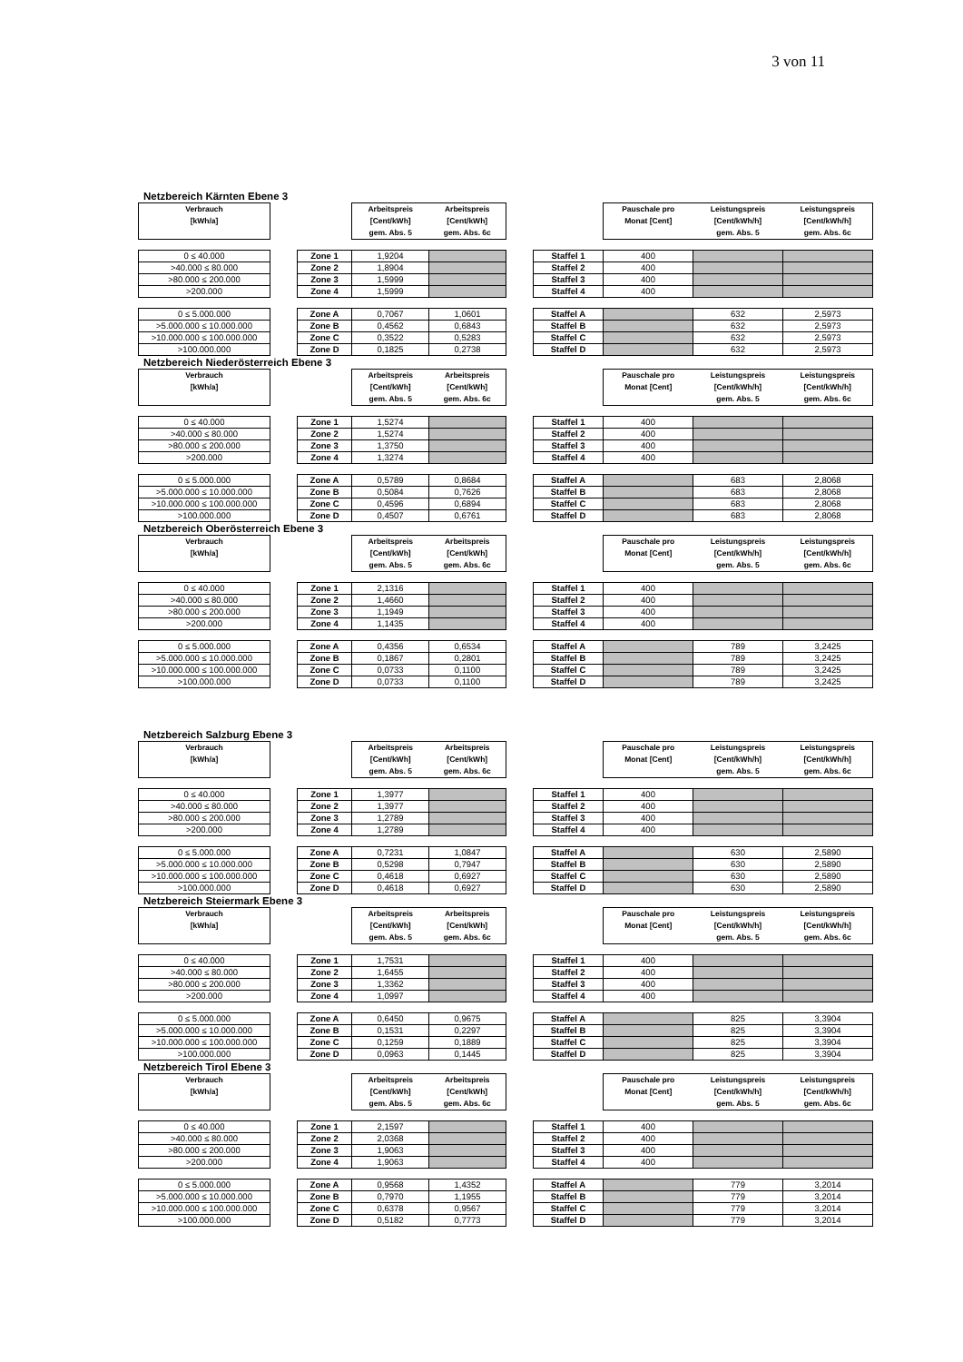3 von 11
Netzbereich Kärnten Ebene 3
| Verbrauch [kWh/a] | | | Arbeitspreis [Cent/kWh] gem. Abs. 5 | Arbeitspreis [Cent/kWh] gem. Abs. 6c | | | Pauschale pro Monat [Cent] | Leistungspreis [Cent/kWh/h] gem. Abs. 5 | Leistungspreis [Cent/kWh/h] gem. Abs. 6c |
| 0 ≤ 40.000 | | Zone 1 | 1,9204 | | | Staffel 1 | 400 | | |
| >40.000 ≤ 80.000 | | Zone 2 | 1,8904 | | | Staffel 2 | 400 | | |
| >80.000 ≤ 200.000 | | Zone 3 | 1,5999 | | | Staffel 3 | 400 | | |
| >200.000 | | Zone 4 | 1,5999 | | | Staffel 4 | 400 | | |
| 0 ≤ 5.000.000 | | Zone A | 0,7067 | 1,0601 | | Staffel A | | 632 | 2,5973 |
| >5.000.000 ≤ 10.000.000 | | Zone B | 0,4562 | 0,6843 | | Staffel B | | 632 | 2,5973 |
| >10.000.000 ≤ 100.000.000 | | Zone C | 0,3522 | 0,5283 | | Staffel C | | 632 | 2,5973 |
| >100.000.000 | | Zone D | 0,1825 | 0,2738 | | Staffel D | | 632 | 2,5973 |
Netzbereich Niederösterreich Ebene 3
| Verbrauch [kWh/a] | | | Arbeitspreis [Cent/kWh] gem. Abs. 5 | Arbeitspreis [Cent/kWh] gem. Abs. 6c | | | Pauschale pro Monat [Cent] | Leistungspreis [Cent/kWh/h] gem. Abs. 5 | Leistungspreis [Cent/kWh/h] gem. Abs. 6c |
| 0 ≤ 40.000 | | Zone 1 | 1,5274 | | | Staffel 1 | 400 | | |
| >40.000 ≤ 80.000 | | Zone 2 | 1,5274 | | | Staffel 2 | 400 | | |
| >80.000 ≤ 200.000 | | Zone 3 | 1,3750 | | | Staffel 3 | 400 | | |
| >200.000 | | Zone 4 | 1,3274 | | | Staffel 4 | 400 | | |
| 0 ≤ 5.000.000 | | Zone A | 0,5789 | 0,8684 | | Staffel A | | 683 | 2,8068 |
| >5.000.000 ≤ 10.000.000 | | Zone B | 0,5084 | 0,7626 | | Staffel B | | 683 | 2,8068 |
| >10.000.000 ≤ 100.000.000 | | Zone C | 0,4596 | 0,6894 | | Staffel C | | 683 | 2,8068 |
| >100.000.000 | | Zone D | 0,4507 | 0,6761 | | Staffel D | | 683 | 2,8068 |
Netzbereich Oberösterreich Ebene 3
| Verbrauch [kWh/a] | | | Arbeitspreis [Cent/kWh] gem. Abs. 5 | Arbeitspreis [Cent/kWh] gem. Abs. 6c | | | Pauschale pro Monat [Cent] | Leistungspreis [Cent/kWh/h] gem. Abs. 5 | Leistungspreis [Cent/kWh/h] gem. Abs. 6c |
| 0 ≤ 40.000 | | Zone 1 | 2,1316 | | | Staffel 1 | 400 | | |
| >40.000 ≤ 80.000 | | Zone 2 | 1,4660 | | | Staffel 2 | 400 | | |
| >80.000 ≤ 200.000 | | Zone 3 | 1,1949 | | | Staffel 3 | 400 | | |
| >200.000 | | Zone 4 | 1,1435 | | | Staffel 4 | 400 | | |
| 0 ≤ 5.000.000 | | Zone A | 0,4356 | 0,6534 | | Staffel A | | 789 | 3,2425 |
| >5.000.000 ≤ 10.000.000 | | Zone B | 0,1867 | 0,2801 | | Staffel B | | 789 | 3,2425 |
| >10.000.000 ≤ 100.000.000 | | Zone C | 0,0733 | 0,1100 | | Staffel C | | 789 | 3,2425 |
| >100.000.000 | | Zone D | 0,0733 | 0,1100 | | Staffel D | | 789 | 3,2425 |
Netzbereich Salzburg Ebene 3
| Verbrauch [kWh/a] | | | Arbeitspreis [Cent/kWh] gem. Abs. 5 | Arbeitspreis [Cent/kWh] gem. Abs. 6c | | | Pauschale pro Monat [Cent] | Leistungspreis [Cent/kWh/h] gem. Abs. 5 | Leistungspreis [Cent/kWh/h] gem. Abs. 6c |
| 0 ≤ 40.000 | | Zone 1 | 1,3977 | | | Staffel 1 | 400 | | |
| >40.000 ≤ 80.000 | | Zone 2 | 1,3977 | | | Staffel 2 | 400 | | |
| >80.000 ≤ 200.000 | | Zone 3 | 1,2789 | | | Staffel 3 | 400 | | |
| >200.000 | | Zone 4 | 1,2789 | | | Staffel 4 | 400 | | |
| 0 ≤ 5.000.000 | | Zone A | 0,7231 | 1,0847 | | Staffel A | | 630 | 2,5890 |
| >5.000.000 ≤ 10.000.000 | | Zone B | 0,5298 | 0,7947 | | Staffel B | | 630 | 2,5890 |
| >10.000.000 ≤ 100.000.000 | | Zone C | 0,4618 | 0,6927 | | Staffel C | | 630 | 2,5890 |
| >100.000.000 | | Zone D | 0,4618 | 0,6927 | | Staffel D | | 630 | 2,5890 |
Netzbereich Steiermark Ebene 3
| Verbrauch [kWh/a] | | | Arbeitspreis [Cent/kWh] gem. Abs. 5 | Arbeitspreis [Cent/kWh] gem. Abs. 6c | | | Pauschale pro Monat [Cent] | Leistungspreis [Cent/kWh/h] gem. Abs. 5 | Leistungspreis [Cent/kWh/h] gem. Abs. 6c |
| 0 ≤ 40.000 | | Zone 1 | 1,7531 | | | Staffel 1 | 400 | | |
| >40.000 ≤ 80.000 | | Zone 2 | 1,6455 | | | Staffel 2 | 400 | | |
| >80.000 ≤ 200.000 | | Zone 3 | 1,3362 | | | Staffel 3 | 400 | | |
| >200.000 | | Zone 4 | 1,0997 | | | Staffel 4 | 400 | | |
| 0 ≤ 5.000.000 | | Zone A | 0,6450 | 0,9675 | | Staffel A | | 825 | 3,3904 |
| >5.000.000 ≤ 10.000.000 | | Zone B | 0,1531 | 0,2297 | | Staffel B | | 825 | 3,3904 |
| >10.000.000 ≤ 100.000.000 | | Zone C | 0,1259 | 0,1889 | | Staffel C | | 825 | 3,3904 |
| >100.000.000 | | Zone D | 0,0963 | 0,1445 | | Staffel D | | 825 | 3,3904 |
Netzbereich Tirol Ebene 3
| Verbrauch [kWh/a] | | | Arbeitspreis [Cent/kWh] gem. Abs. 5 | Arbeitspreis [Cent/kWh] gem. Abs. 6c | | | Pauschale pro Monat [Cent] | Leistungspreis [Cent/kWh/h] gem. Abs. 5 | Leistungspreis [Cent/kWh/h] gem. Abs. 6c |
| 0 ≤ 40.000 | | Zone 1 | 2,1597 | | | Staffel 1 | 400 | | |
| >40.000 ≤ 80.000 | | Zone 2 | 2,0368 | | | Staffel 2 | 400 | | |
| >80.000 ≤ 200.000 | | Zone 3 | 1,9063 | | | Staffel 3 | 400 | | |
| >200.000 | | Zone 4 | 1,9063 | | | Staffel 4 | 400 | | |
| 0 ≤ 5.000.000 | | Zone A | 0,9568 | 1,4352 | | Staffel A | | 779 | 3,2014 |
| >5.000.000 ≤ 10.000.000 | | Zone B | 0,7970 | 1,1955 | | Staffel B | | 779 | 3,2014 |
| >10.000.000 ≤ 100.000.000 | | Zone C | 0,6378 | 0,9567 | | Staffel C | | 779 | 3,2014 |
| >100.000.000 | | Zone D | 0,5182 | 0,7773 | | Staffel D | | 779 | 3,2014 |